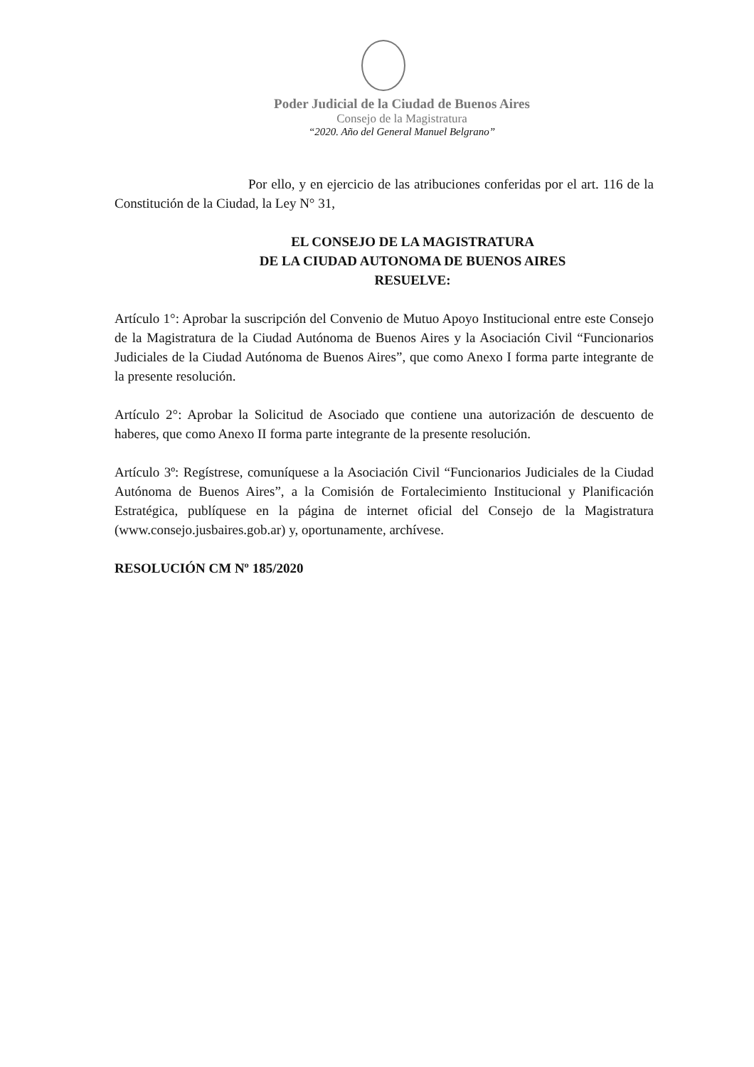Poder Judicial de la Ciudad de Buenos Aires
Consejo de la Magistratura
“2020. Año del General Manuel Belgrano”
Por ello, y en ejercicio de las atribuciones conferidas por el art. 116 de la Constitución de la Ciudad, la Ley N° 31,
EL CONSEJO DE LA MAGISTRATURA
DE LA CIUDAD AUTONOMA DE BUENOS AIRES
RESUELVE:
Artículo 1°: Aprobar la suscripción del Convenio de Mutuo Apoyo Institucional entre este Consejo de la Magistratura de la Ciudad Autónoma de Buenos Aires y la Asociación Civil “Funcionarios Judiciales de la Ciudad Autónoma de Buenos Aires”, que como Anexo I forma parte integrante de la presente resolución.
Artículo 2°: Aprobar la Solicitud de Asociado que contiene una autorización de descuento de haberes, que como Anexo II forma parte integrante de la presente resolución.
Artículo 3º: Regístrese, comuníquese a la Asociación Civil “Funcionarios Judiciales de la Ciudad Autónoma de Buenos Aires”, a la Comisión de Fortalecimiento Institucional y Planificación Estratégica, publíquese en la página de internet oficial del Consejo de la Magistratura (www.consejo.jusbaires.gob.ar) y, oportunamente, archívese.
RESOLUCIÓN CM Nº 185/2020